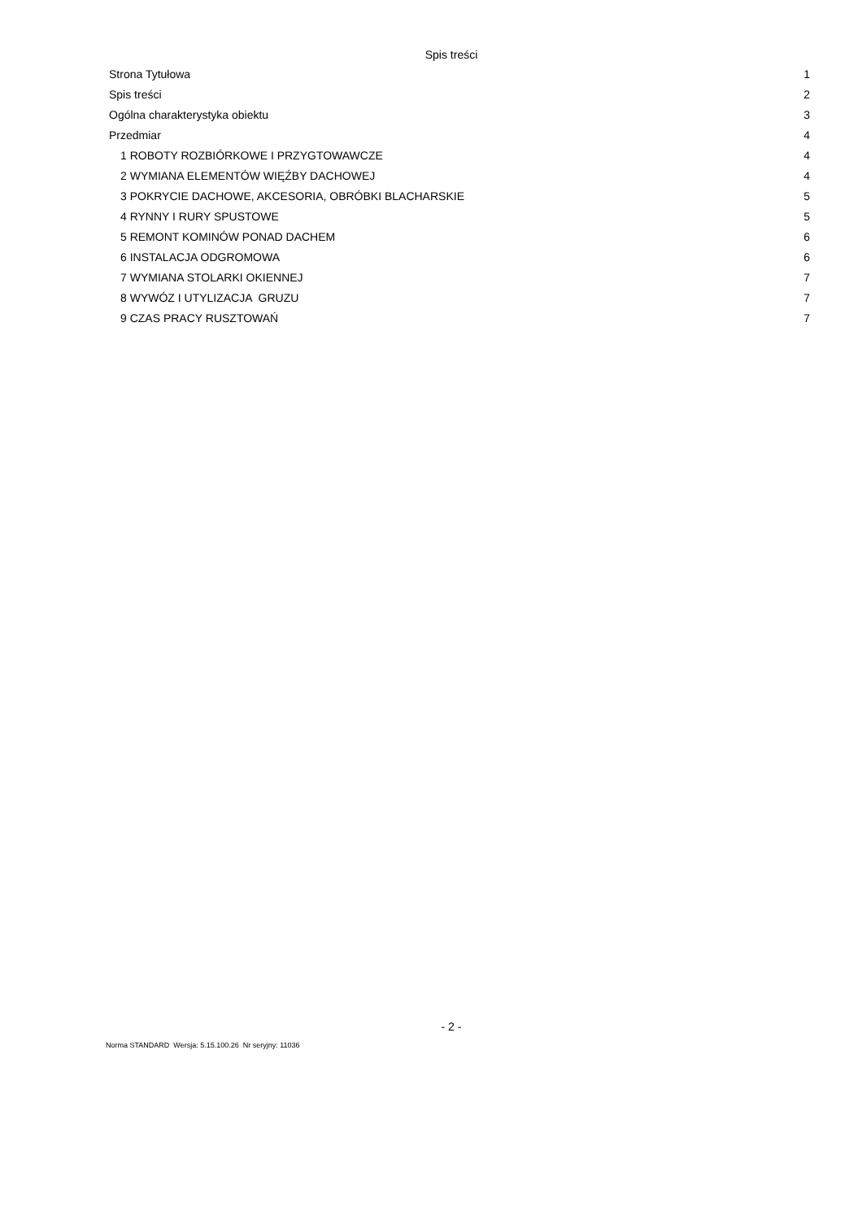Spis treści
Strona Tytułowa 1
Spis treści 2
Ogólna charakterystyka obiektu 3
Przedmiar 4
1 ROBOTY ROZBIÓRKOWE I PRZYGTOWAWCZE 4
2 WYMIANA ELEMENTÓW WIĘŹBY DACHOWEJ 4
3 POKRYCIE DACHOWE, AKCESORIA, OBRÓBKI BLACHARSKIE 5
4 RYNNY I RURY SPUSTOWE 5
5 REMONT KOMINÓW PONAD DACHEM 6
6 INSTALACJA ODGROMOWA 6
7 WYMIANA STOLARKI OKIENNEJ 7
8 WYWÓZ I UTYLIZACJA GRUZU 7
9 CZAS PRACY RUSZTOWAŃ 7
- 2 -
Norma STANDARD Wersja: 5.15.100.26 Nr seryjny: 11036